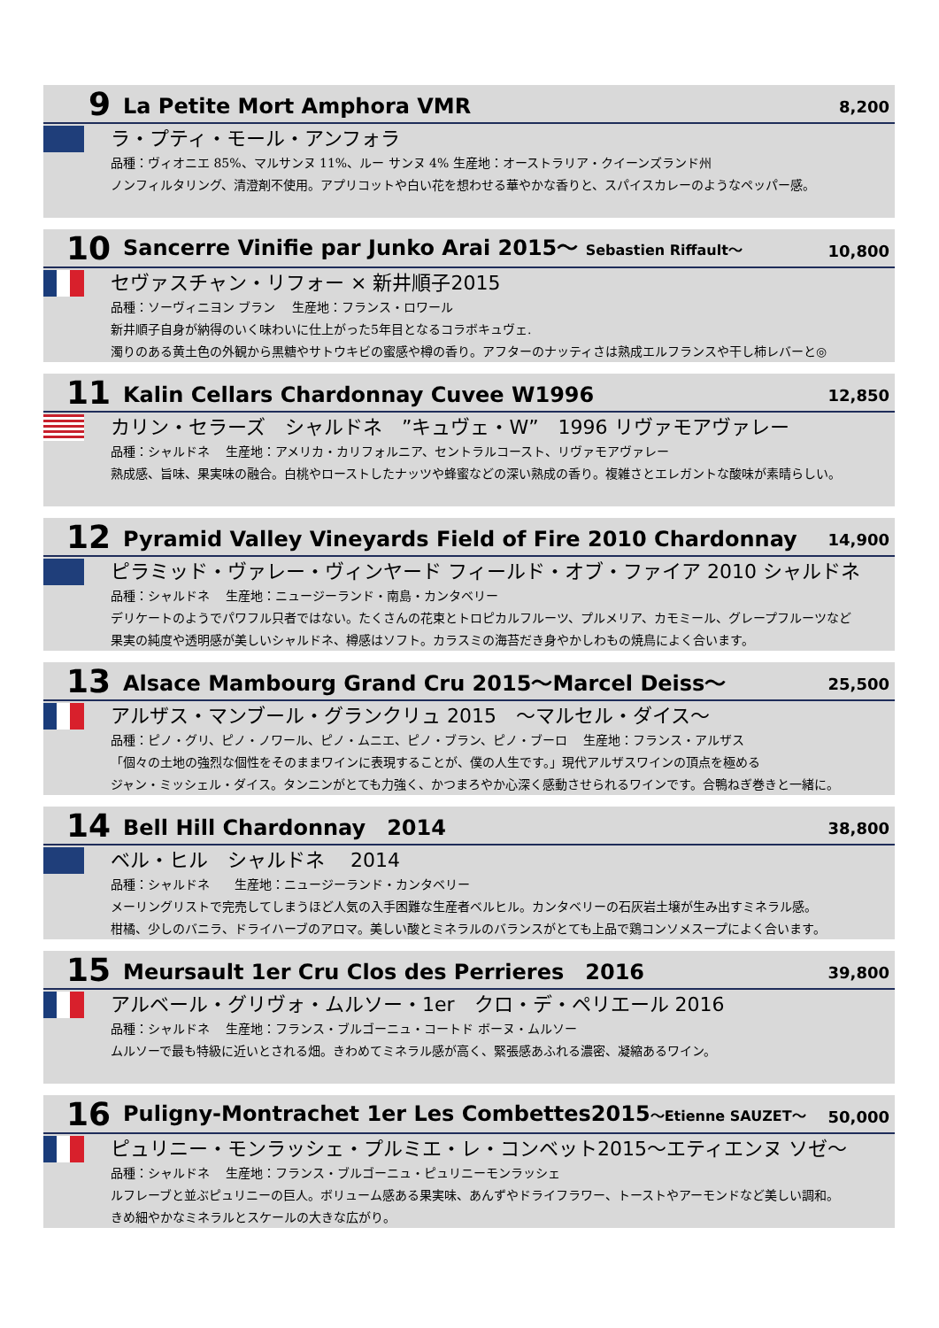9
La Petite Mort Amphora VMR
8,200
ラ・プティ・モール・アンフォラ
品種：ヴィオニエ 85%、マルサンヌ 11%、ルー サンヌ 4% 生産地：オーストラリア・クイーンズランド州
ノンフィルタリング、清澄剤不使用。アプリコットや白い花を想わせる華やかな香りと、スパイスカレーのようなペッパー感。
10
Sancerre Vinifie par Junko Arai 2015～ Sebastien Riffault～
10,800
セヴァスチャン・リフォー × 新井順子2015
品種：ソーヴィニヨン ブラン　 生産地：フランス・ロワール
新井順子自身が納得のいく味わいに仕上がった5年目となるコラボキュヴェ.
濁りのある黄土色の外観から黒糖やサトウキビの蜜感や樽の香り。アフターのナッティさは熟成エルフランスや干し柿レバーと◎
11
Kalin Cellars Chardonnay Cuvee W1996
12,850
カリン・セラーズ　シャルドネ　”キュヴェ・W”　1996 リヴァモアヴァレー
品種：シャルドネ　 生産地：アメリカ・カリフォルニア、セントラルコースト、リヴァモアヴァレー
熟成感、旨味、果実味の融合。白桃やローストしたナッツや蜂蜜などの深い熟成の香り。複雑さとエレガントな酸味が素晴らしい。
12
Pyramid Valley Vineyards Field of Fire 2010 Chardonnay
14,900
ピラミッド・ヴァレー・ヴィンヤード フィールド・オブ・ファイア 2010 シャルドネ
品種：シャルドネ　 生産地：ニュージーランド・南島・カンタベリー
デリケートのようでパワフル只者ではない。たくさんの花束とトロピカルフルーツ、プルメリア、カモミール、グレープフルーツなど
果実の純度や透明感が美しいシャルドネ、樽感はソフト。カラスミの海苔だき身やかしわもの焼鳥によく合います。
13
Alsace Mambourg Grand Cru 2015～Marcel Deiss～
25,500
アルザス・マンブール・グランクリュ 2015　～マルセル・ダイス～
品種：ピノ・グリ、ピノ・ノワール、ピノ・ムニエ、ピノ・ブラン、ピノ・ブーロ　 生産地：フランス・アルザス
「個々の土地の強烈な個性をそのままワインに表現することが、僕の人生です。」現代アルザスワインの頂点を極める
ジャン・ミッシェル・ダイス。タンニンがとても力強く、かつまろやか心深く感動させられるワインです。合鴨ねぎ巻きと一緒に。
14
Bell Hill Chardonnay　2014
38,800
ベル・ヒル　シャルドネ　 2014
品種：シャルドネ　　生産地：ニュージーランド・カンタベリー
メーリングリストで完売してしまうほど人気の入手困難な生産者ベルヒル。カンタベリーの石灰岩土壌が生み出すミネラル感。
柑橘、少しのバニラ、ドライハーブのアロマ。美しい酸とミネラルのバランスがとても上品で鶏コンソメスープによく合います。
15
Meursault 1er Cru Clos des Perrieres　2016
39,800
アルベール・グリヴォ・ムルソー・1er　クロ・デ・ペリエール 2016
品種：シャルドネ　 生産地：フランス・ブルゴーニュ・コートド ボーヌ・ムルソー
ムルソーで最も特級に近いとされる畑。きわめてミネラル感が高く、緊張感あふれる濃密、凝縮あるワイン。
16
Puligny-Montrachet 1er Les Combettes2015～Etienne SAUZET～
50,000
ピュリニー・モンラッシェ・プルミエ・レ・コンベット2015～エティエンヌ ソゼ～
品種：シャルドネ　 生産地：フランス・ブルゴーニュ・ピュリニーモンラッシェ
ルフレーブと並ぶピュリニーの巨人。ボリューム感ある果実味、あんずやドライフラワー、トーストやアーモンドなど美しい調和。
きめ細やかなミネラルとスケールの大きな広がり。